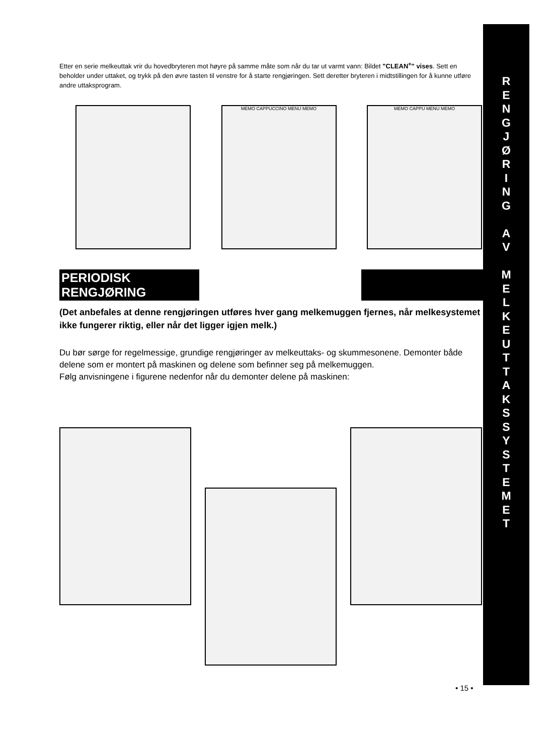Etter en serie melkeuttak vrir du hovedbryteren mot høyre på samme måte som når du tar ut varmt vann: Bildet "CLEAN<sup>+</sup>" vises. Sett en beholder under uttaket, og trykk på den øvre tasten til venstre for å starte rengjøringen. Sett deretter bryteren i midtstillingen for å kunne utføre andre uttaksprogram.
MEMO CAPPUCCINO MENU MEMO MEMO CAPPU MENU MEMO
PERIODISK RENGJØRING
(Det anbefales at denne rengjøringen utføres hver gang melkemuggen fjernes, når melkesystemet ikke fungerer riktig, eller når det ligger igjen melk.)
Du bør sørge for regelmessige, grundige rengjøringer av melkeuttaks- og skummesonene. Demonter både delene som er montert på maskinen og delene som befinner seg på melkemuggen.
Følg anvisningene i figurene nedenfor når du demonter delene på maskinen:
R
E
N
G
J
Ø
R
I
N
G
A
V
M
E
L
K
E
U
T
T
A
K
S
S
Y
S
T
E
M
E
T
• 15 •